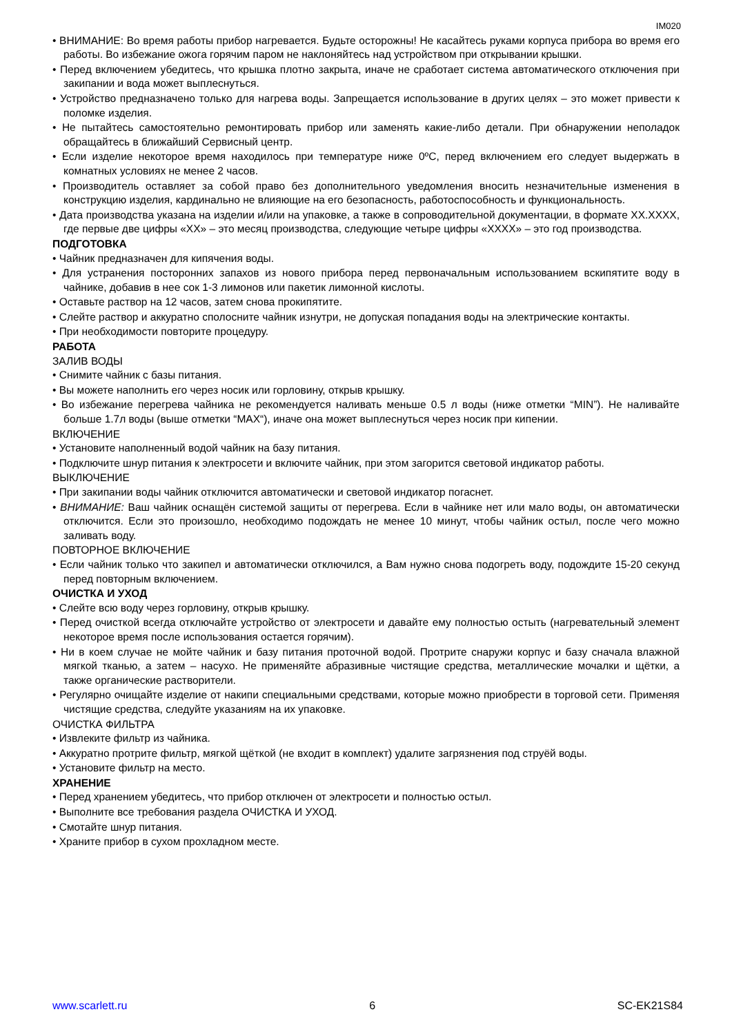IM020
• ВНИМАНИЕ: Во время работы прибор нагревается. Будьте осторожны! Не касайтесь руками корпуса прибора во время его работы. Во избежание ожога горячим паром не наклоняйтесь над устройством при открывании крышки.
• Перед включением убедитесь, что крышка плотно закрыта, иначе не сработает система автоматического отключения при закипании и вода может выплеснуться.
• Устройство предназначено только для нагрева воды. Запрещается использование в других целях – это может привести к поломке изделия.
• Не пытайтесь самостоятельно ремонтировать прибор или заменять какие-либо детали. При обнаружении неполадок обращайтесь в ближайший Сервисный центр.
• Если изделие некоторое время находилось при температуре ниже 0ºC, перед включением его следует выдержать в комнатных условиях не менее 2 часов.
• Производитель оставляет за собой право без дополнительного уведомления вносить незначительные изменения в конструкцию изделия, кардинально не влияющие на его безопасность, работоспособность и функциональность.
• Дата производства указана на изделии и/или на упаковке, а также в сопроводительной документации, в формате XX.XXXX, где первые две цифры «XX» – это месяц производства, следующие четыре цифры «XXXX» – это год производства.
ПОДГОТОВКА
• Чайник предназначен для кипячения воды.
• Для устранения посторонних запахов из нового прибора перед первоначальным использованием вскипятите воду в чайнике, добавив в нее сок 1-3 лимонов или пакетик лимонной кислоты.
• Оставьте раствор на 12 часов, затем снова прокипятите.
• Слейте раствор и аккуратно сполосните чайник изнутри, не допуская попадания воды на электрические контакты.
• При необходимости повторите процедуру.
РАБОТА
ЗАЛИВ ВОДЫ
• Снимите чайник с базы питания.
• Вы можете наполнить его через носик или горловину, открыв крышку.
• Во избежание перегрева чайника не рекомендуется наливать меньше 0.5 л воды (ниже отметки “MIN”). Не наливайте больше 1.7л воды (выше отметки “MAX“), иначе она может выплеснуться через носик при кипении.
ВКЛЮЧЕНИЕ
• Установите наполненный водой чайник на базу питания.
• Подключите шнур питания к электросети и включите чайник, при этом загорится световой индикатор работы.
ВЫКЛЮЧЕНИЕ
• При закипании воды чайник отключится автоматически и световой индикатор погаснет.
• ВНИМАНИЕ: Ваш чайник оснащён системой защиты от перегрева. Если в чайнике нет или мало воды, он автоматически отключится. Если это произошло, необходимо подождать не менее 10 минут, чтобы чайник остыл, после чего можно заливать воду.
ПОВТОРНОЕ ВКЛЮЧЕНИЕ
• Если чайник только что закипел и автоматически отключился, а Вам нужно снова подогреть воду, подождите 15-20 секунд перед повторным включением.
ОЧИСТКА И УХОД
• Слейте всю воду через горловину, открыв крышку.
• Перед очисткой всегда отключайте устройство от электросети и давайте ему полностью остыть (нагревательный элемент некоторое время после использования остается горячим).
• Ни в коем случае не мойте чайник и базу питания проточной водой. Протрите снаружи корпус и базу сначала влажной мягкой тканью, а затем – насухо. Не применяйте абразивные чистящие средства, металлические мочалки и щётки, а также органические растворители.
• Регулярно очищайте изделие от накипи специальными средствами, которые можно приобрести в торговой сети. Применяя чистящие средства, следуйте указаниям на их упаковке.
ОЧИСТКА ФИЛЬТРА
• Извлеките фильтр из чайника.
• Аккуратно протрите фильтр, мягкой щёткой (не входит в комплект) удалите загрязнения под струёй воды.
• Установите фильтр на место.
ХРАНЕНИЕ
• Перед хранением убедитесь, что прибор отключен от электросети и полностью остыл.
• Выполните все требования раздела ОЧИСТКА И УХОД.
• Смотайте шнур питания.
• Храните прибор в сухом прохладном месте.
www.scarlett.ru 6 SC-EK21S84